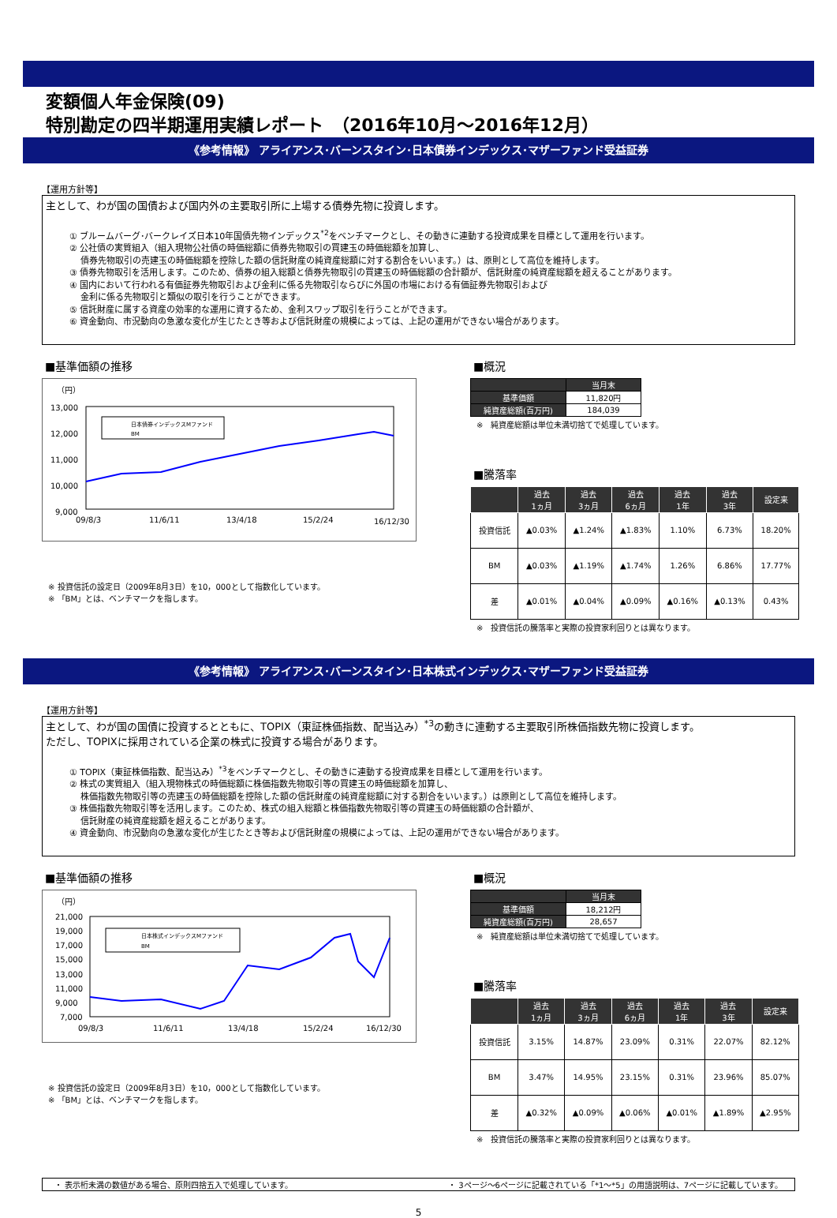変額個人年金保険(09)
特別勘定の四半期運用実績レポート　（2016年10月～2016年12月）
《参考情報》 アライアンス･バーンスタイン･日本債券インデックス･マザーファンド受益証券
【運用方針等】
主として、わが国の国債および国内外の主要取引所に上場する債券先物に投資します。
① ブルームバーグ･バークレイズ日本10年国債先物インデックス<sup>*2</sup>をベンチマークとし、その動きに連動する投資成果を目標として運用を行います。
② 公社債の実質組入（組入現物公社債の時価総額に債券先物取引の買建玉の時価総額を加算し、
　 債券先物取引の売建玉の時価総額を控除した額の信託財産の純資産総額に対する割合をいいます。）は、原則として高位を維持します。
③ 債券先物取引を活用します。このため、債券の組入総額と債券先物取引の買建玉の時価総額の合計額が、信託財産の純資産総額を超えることがあります。
④ 国内において行われる有価証券先物取引および金利に係る先物取引ならびに外国の市場における有価証券先物取引および
　 金利に係る先物取引と類似の取引を行うことができます。
⑤ 信託財産に属する資産の効率的な運用に資するため、金利スワップ取引を行うことができます。
⑥ 資金動向、市況動向の急激な変化が生じたとき等および信託財産の規模によっては、上記の運用ができない場合があります。
■基準価額の推移
（円）
13,000
12,000
11,000
10,000
9,000
09/8/3
11/6/11
13/4/18
15/2/24
16/12/30
日本債券インデックスMファンド
BM
※ 投資信託の設定日（2009年8月3日）を10，000として指数化しています。
※ 「BM」とは、ベンチマークを指します。
■概況
| | 当月末 |
| 基準価額 | 11,820円 |
| 純資産総額(百万円) | 184,039 |
※　純資産総額は単位未満切捨てで処理しています。
■騰落率
| | 過去 1ヵ月 | 過去 3ヵ月 | 過去 6ヵ月 | 過去 1年 | 過去 3年 | 設定来 |
| --- | --- | --- | --- | --- | --- | --- |
| 投資信託 | ▲0.03% | ▲1.24% | ▲1.83% | 1.10% | 6.73% | 18.20% |
| BM | ▲0.03% | ▲1.19% | ▲1.74% | 1.26% | 6.86% | 17.77% |
| 差 | ▲0.01% | ▲0.04% | ▲0.09% | ▲0.16% | ▲0.13% | 0.43% |
※　投資信託の騰落率と実際の投資家利回りとは異なります。
《参考情報》 アライアンス･バーンスタイン･日本株式インデックス･マザーファンド受益証券
【運用方針等】
主として、わが国の国債に投資するとともに、TOPIX（東証株価指数、配当込み）<sup>*3</sup>の動きに連動する主要取引所株価指数先物に投資します。
ただし、TOPIXに採用されている企業の株式に投資する場合があります。
① TOPIX（東証株価指数、配当込み）<sup>*3</sup>をベンチマークとし、その動きに連動する投資成果を目標として運用を行います。
② 株式の実質組入（組入現物株式の時価総額に株価指数先物取引等の買建玉の時価総額を加算し、
　 株価指数先物取引等の売建玉の時価総額を控除した額の信託財産の純資産総額に対する割合をいいます。）は原則として高位を維持します。
③ 株価指数先物取引等を活用します。このため、株式の組入総額と株価指数先物取引等の買建玉の時価総額の合計額が、
　 信託財産の純資産総額を超えることがあります。
④ 資金動向、市況動向の急激な変化が生じたとき等および信託財産の規模によっては、上記の運用ができない場合があります。
■基準価額の推移
（円）
21,000
19,000
17,000
15,000
13,000
11,000
9,000
7,000
09/8/3
11/6/11
13/4/18
15/2/24
16/12/30
日本株式インデックスMファンド
BM
※ 投資信託の設定日（2009年8月3日）を10，000として指数化しています。
※ 「BM」とは、ベンチマークを指します。
■概況
| | 当月末 |
| 基準価額 | 18,212円 |
| 純資産総額(百万円) | 28,657 |
※　純資産総額は単位未満切捨てで処理しています。
■騰落率
| | 過去 1ヵ月 | 過去 3ヵ月 | 過去 6ヵ月 | 過去 1年 | 過去 3年 | 設定来 |
| --- | --- | --- | --- | --- | --- | --- |
| 投資信託 | 3.15% | 14.87% | 23.09% | 0.31% | 22.07% | 82.12% |
| BM | 3.47% | 14.95% | 23.15% | 0.31% | 23.96% | 85.07% |
| 差 | ▲0.32% | ▲0.09% | ▲0.06% | ▲0.01% | ▲1.89% | ▲2.95% |
※　投資信託の騰落率と実際の投資家利回りとは異なります。
・ 表示桁未満の数値がある場合、原則四捨五入で処理しています。 ・ 3ページ～6ページに記載されている「*1～*5」の用語説明は、7ページに記載しています。
5